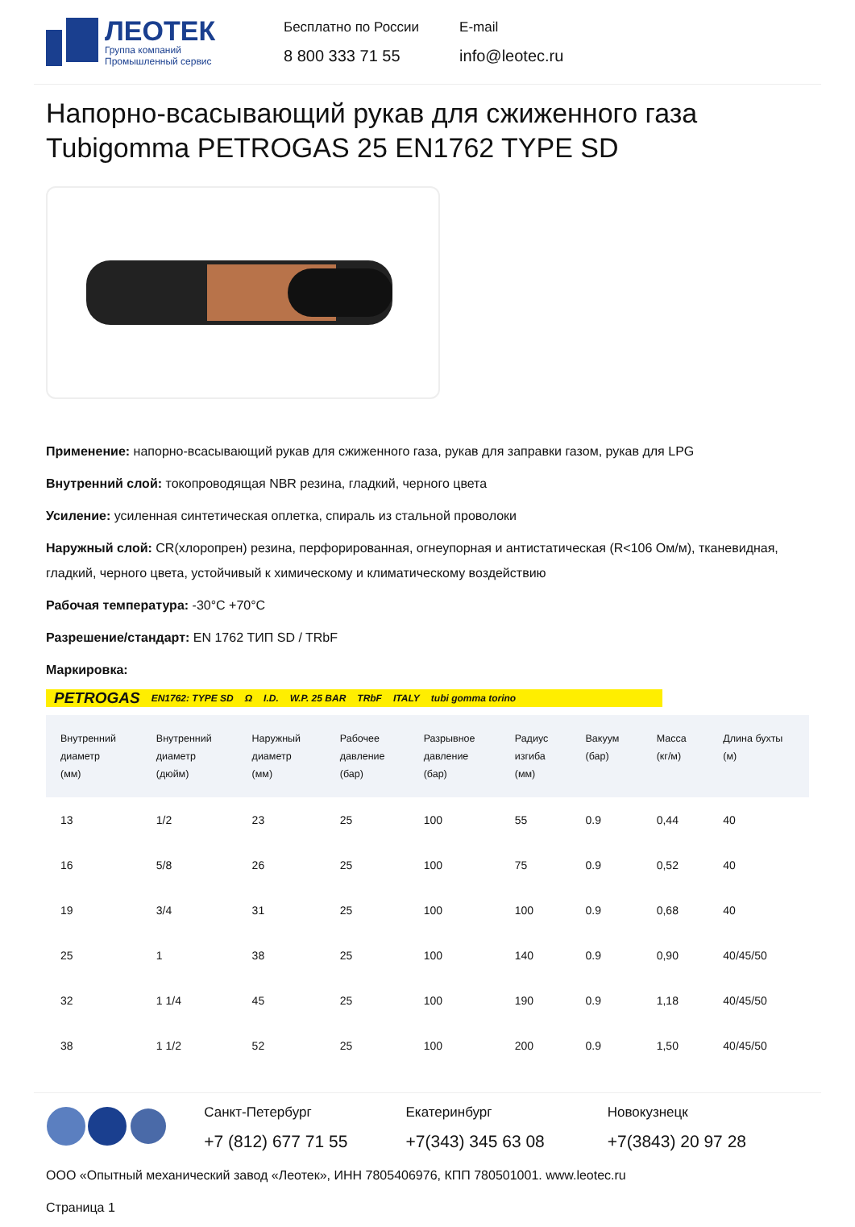ЛЕОТЕК
Группа компаний
Промышленный сервис
Бесплатно по России
8 800 333 71 55
E-mail
info@leotec.ru
Напорно-всасывающий рукав для сжиженного газа Tubigomma PETROGAS 25 EN1762 TYPE SD
Применение: напорно-всасывающий рукав для сжиженного газа, рукав для заправки газом, рукав для LPG
Внутренний слой: токопроводящая NBR резина, гладкий, черного цвета
Усиление: усиленная синтетическая оплетка, спираль из стальной проволоки
Наружный слой: CR(хлоропрен) резина, перфорированная, огнеупорная и антистатическая (R<106 Ом/м), тканевидная, гладкий, черного цвета, устойчивый к химическому и климатическому воздействию
Рабочая температура: -30°C +70°C
Разрешение/стандарт: EN 1762 ТИП SD / TRbF
Маркировка:
PETROGAS EN1762: TYPE SD Ω I.D. W.P. 25 BAR TRbF ITALY tubi gomma torino
| Внутренний диаметр (мм) | Внутренний диаметр (дюйм) | Наружный диаметр (мм) | Рабочее давление (бар) | Разрывное давление (бар) | Радиус изгиба (мм) | Вакуум (бар) | Масса (кг/м) | Длина бухты (м) |
| --- | --- | --- | --- | --- | --- | --- | --- | --- |
| 13 | 1/2 | 23 | 25 | 100 | 55 | 0.9 | 0,44 | 40 |
| 16 | 5/8 | 26 | 25 | 100 | 75 | 0.9 | 0,52 | 40 |
| 19 | 3/4 | 31 | 25 | 100 | 100 | 0.9 | 0,68 | 40 |
| 25 | 1 | 38 | 25 | 100 | 140 | 0.9 | 0,90 | 40/45/50 |
| 32 | 1 1/4 | 45 | 25 | 100 | 190 | 0.9 | 1,18 | 40/45/50 |
| 38 | 1 1/2 | 52 | 25 | 100 | 200 | 0.9 | 1,50 | 40/45/50 |
Санкт-Петербург
+7 (812) 677 71 55
Екатеринбург
+7(343) 345 63 08
Новокузнецк
+7(3843) 20 97 28
ООО «Опытный механический завод «Леотек», ИНН 7805406976, КПП 780501001. www.leotec.ru
Страница 1